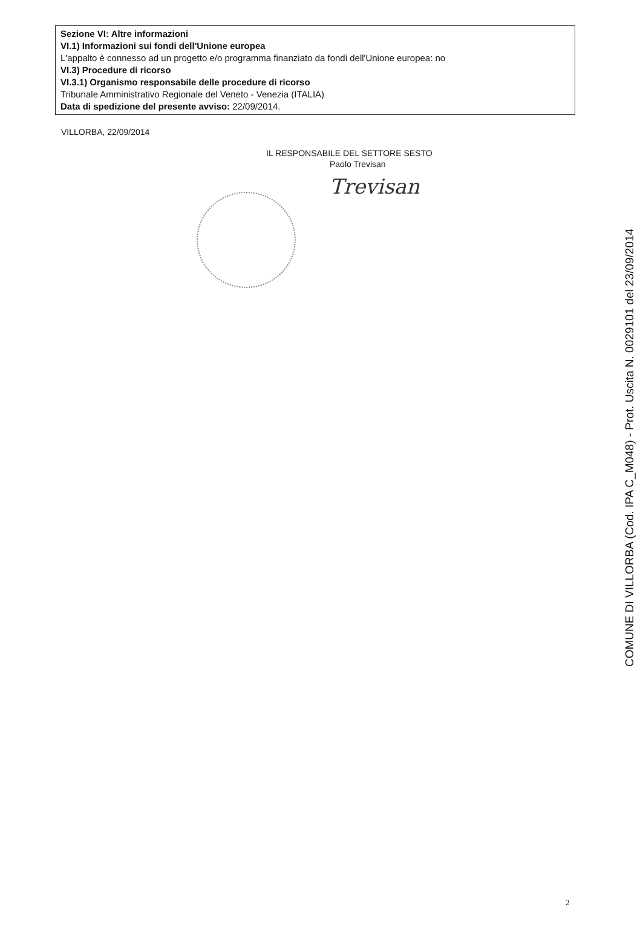Sezione VI: Altre informazioni
VI.1) Informazioni sui fondi dell'Unione europea
L'appalto è connesso ad un progetto e/o programma finanziato da fondi dell'Unione europea: no
VI.3) Procedure di ricorso
VI.3.1) Organismo responsabile delle procedure di ricorso
Tribunale Amministrativo Regionale del Veneto - Venezia (ITALIA)
Data di spedizione del presente avviso: 22/09/2014.
VILLORBA, 22/09/2014
IL RESPONSABILE DEL SETTORE SESTO
Paolo Trevisan
Trevisan
COMUNE DI VILLORBA (Cod. IPA C_M048) - Prot. Uscita N. 0029101 del 23/09/2014
2